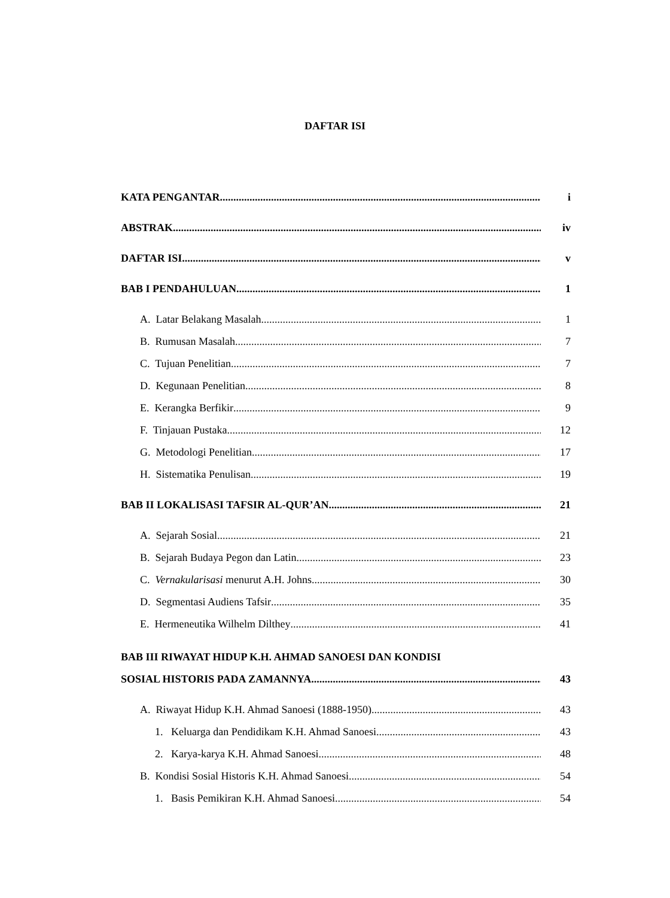DAFTAR ISI
KATA PENGANTAR i
ABSTRAK iv
DAFTAR ISI v
BAB I PENDAHULUAN 1
A. Latar Belakang Masalah 1
B. Rumusan Masalah 7
C. Tujuan Penelitian 7
D. Kegunaan Penelitian 8
E. Kerangka Berfikir 9
F. Tinjauan Pustaka 12
G. Metodologi Penelitian 17
H. Sistematika Penulisan 19
BAB II LOKALISASI TAFSIR AL-QUR’AN 21
A. Sejarah Sosial 21
B. Sejarah Budaya Pegon dan Latin 23
C. Vernakularisasi menurut A.H. Johns 30
D. Segmentasi Audiens Tafsir 35
E. Hermeneutika Wilhelm Dilthey 41
BAB III RIWAYAT HIDUP K.H. AHMAD SANOESI DAN KONDISI
SOSIAL HISTORIS PADA ZAMANNYA 43
A. Riwayat Hidup K.H. Ahmad Sanoesi (1888-1950) 43
1. Keluarga dan Pendidikam K.H. Ahmad Sanoesi 43
2. Karya-karya K.H. Ahmad Sanoesi 48
B. Kondisi Sosial Historis K.H. Ahmad Sanoesi 54
1. Basis Pemikiran K.H. Ahmad Sanoesi 54